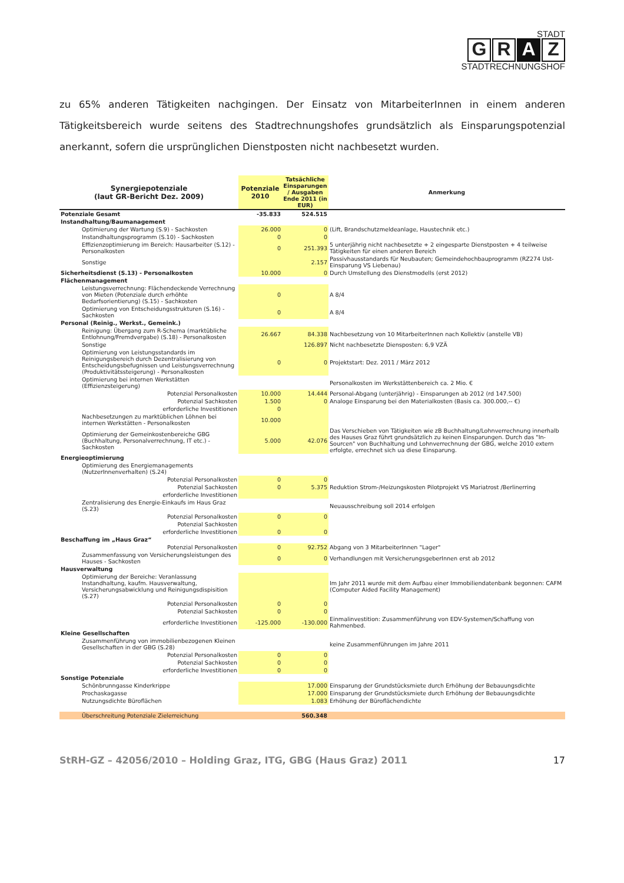STADT
G R A Z
STADTRECHNUNGSHOF
zu 65% anderen Tätigkeiten nachgingen. Der Einsatz von MitarbeiterInnen in einem anderen Tätigkeitsbereich wurde seitens des Stadtrechnungshofes grundsätzlich als Einsparungspotenzial anerkannt, sofern die ursprünglichen Dienstposten nicht nachbesetzt wurden.
| Synergiepotenziale (laut GR-Bericht Dez. 2009) | Potenziale 2010 | Tatsächliche Einsparungen / Ausgaben Ende 2011 (in EUR) | Anmerkung |
| --- | --- | --- | --- |
| Potenziale Gesamt | -35.833 | 524.515 | |
| Instandhaltung/Baumanagement | | | |
| Optimierung der Wartung (S.9) - Sachkosten | 26.000 | 0 | (Lift, Brandschutzmeldeanlage, Haustechnik etc.) |
| Instandhaltungsprogramm (S.10) - Sachkosten | 0 | 0 | |
| Effizienzoptimierung im Bereich: Hausarbeiter (S.12) - Personalkosten | 0 | 251.393 | 5 unterjährig nicht nachbesetzte + 2 eingesparte Dienstposten + 4 teilweise Tätigkeiten für einen anderen Bereich |
| Sonstige | | 2.157 | Passivhausstandards für Neubauten; Gemeindehochbauprogramm (RZ274 Ust-Einsparung VS Liebenau) |
| Sicherheitsdienst (S.13) - Personalkosten | 10.000 | 0 | Durch Umstellung des Dienstmodells (erst 2012) |
| Flächenmanagement | | | |
| Leistungsverrechnung: Flächendeckende Verrechnung von Mieten (Potenziale durch erhöhte Bedarfsorientierung) (S.15) - Sachkosten | 0 | | A 8/4 |
| Optimierung von Entscheidungsstrukturen (S.16) - Sachkosten | 0 | | A 8/4 |
| Personal (Reinig., Werkst., Gemeink.) | | | |
| Reinigung: Übergang zum R-Schema (marktübliche Entlohnung/Fremdvergabe) (S.18) - Personalkosten | 26.667 | 84.338 | Nachbesetzung von 10 MitarbeiterInnen nach Kollektiv (anstelle VB) |
| Sonstige | | 126.897 | Nicht nachbesetzte Diensposten: 6,9 VZÄ |
| Optimierung von Leistungsstandards im Reinigungsbereich durch Dezentralisierung von Entscheidungsbefugnissen und Leistungsverrechnung (Produktivitätssteigerung) - Personalkosten | 0 | 0 | Projektstart: Dez. 2011 / März 2012 |
| Optimierung bei internen Werkstätten (Effizienzsteigerung) | | | Personalkosten im Werkstättenbereich ca. 2 Mio. € |
| Potenzial Personalkosten | 10.000 | 14.444 | Personal-Abgang (unterjährig) - Einsparungen ab 2012 (rd 147.500) |
| Potenzial Sachkosten | 1.500 | 0 | Analoge Einsparung bei den Materialkosten (Basis ca. 300.000,-- €) |
| erforderliche Investitionen | 0 | | |
| Nachbesetzungen zu marktüblichen Löhnen bei internen Werkstätten - Personalkosten | 10.000 | | |
| Optimierung der Gemeinkostenbereiche GBG (Buchhaltung, Personalverrechnung, IT etc.) - Sachkosten | 5.000 | 42.076 | Das Verschieben von Tätigkeiten wie zB Buchhaltung/Lohnverrechnung innerhalb des Hauses Graz führt grundsätzlich zu keinen Einsparungen. Durch das "In-Sourcen" von Buchhaltung und Lohnverrechnung der GBG, welche 2010 extern erfolgte, errechnet sich ua diese Einsparung. |
| Energieoptimierung | | | |
| Optimierung des Energiemanagements (NutzerInnenverhalten) (S.24) | | | |
| Potenzial Personalkosten | 0 | 0 | |
| Potenzial Sachkosten | 0 | 5.375 | Reduktion Strom-/Heizungskosten Pilotprojekt VS Mariatrost /Berlinerring |
| erforderliche Investitionen | | | |
| Zentralisierung des Energie-Einkaufs im Haus Graz (S.23) | | | Neuausschreibung soll 2014 erfolgen |
| Potenzial Personalkosten | 0 | 0 | |
| Potenzial Sachkosten | | | |
| erforderliche Investitionen | 0 | 0 | |
| Beschaffung im „Haus Graz“ | | | |
| Potenzial Personalkosten | 0 | 92.752 | Abgang von 3 MitarbeiterInnen "Lager" |
| Zusammenfassung von Versicherungsleistungen des Hauses - Sachkosten | 0 | 0 | Verhandlungen mit VersicherungsgeberInnen erst ab 2012 |
| Hausverwaltung | | | |
| Optimierung der Bereiche: Veranlassung Instandhaltung, kaufm. Hausverwaltung, Versicherungsabwicklung und Reinigungsdispisition (S.27) | | | Im Jahr 2011 wurde mit dem Aufbau einer Immobiliendatenbank begonnen: CAFM (Computer Aided Facility Management) |
| Potenzial Personalkosten | 0 | 0 | |
| Potenzial Sachkosten | 0 | 0 | |
| erforderliche Investitionen | -125.000 | -130.000 | Einmalinvestition: Zusammenführung von EDV-Systemen/Schaffung von Rahmenbed. |
| Kleine Gesellschaften | | | |
| Zusammenführung von immobilienbezogenen Kleinen Gesellschaften in der GBG (S.28) | | | keine Zusammenführungen im Jahre 2011 |
| Potenzial Personalkosten | 0 | 0 | |
| Potenzial Sachkosten | 0 | 0 | |
| erforderliche Investitionen | 0 | 0 | |
| Sonstige Potenziale | | | |
| Schönbrunngasse Kinderkrippe | | 17.000 | Einsparung der Grundstücksmiete durch Erhöhung der Bebauungsdichte |
| Prochaskagasse | | 17.000 | Einsparung der Grundstücksmiete durch Erhöhung der Bebauungsdichte |
| Nutzungsdichte Büroflächen | | 1.083 | Erhöhung der Büroflächendichte |
| Überschreitung Potenziale Zielerreichung | | 560.348 | |
StRH-GZ – 42056/2010 – Holding Graz, ITG, GBG (Haus Graz) 2011 17